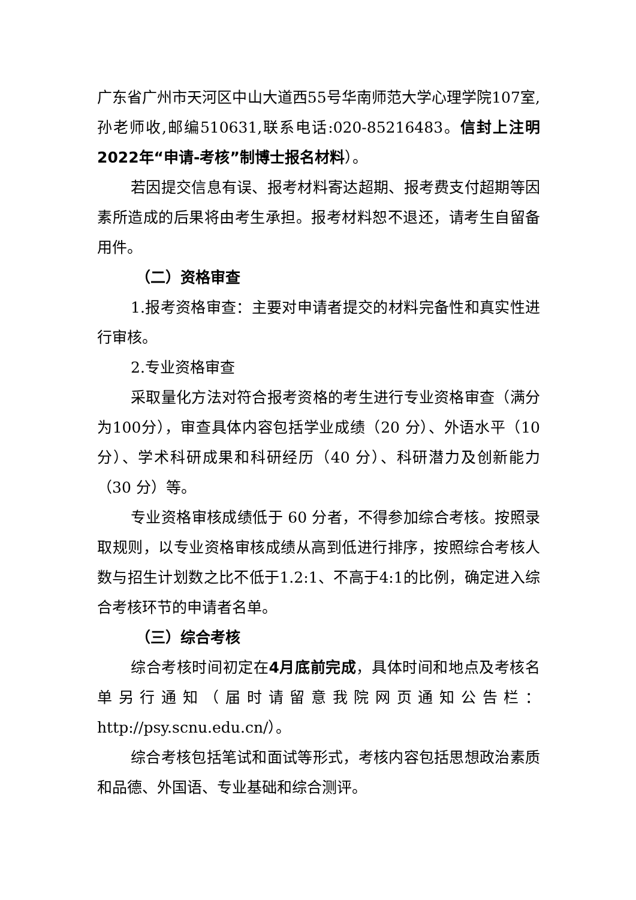广东省广州市天河区中山大道西55号华南师范大学心理学院107室,孙老师收,邮编510631,联系电话:020-85216483。信封上注明2022年“申请-考核”制博士报名材料）。
若因提交信息有误、报考材料寄达超期、报考费支付超期等因素所造成的后果将由考生承担。报考材料恕不退还，请考生自留备用件。
（二）资格审查
1.报考资格审查：主要对申请者提交的材料完备性和真实性进行审核。
2.专业资格审查
采取量化方法对符合报考资格的考生进行专业资格审查（满分为100分），审查具体内容包括学业成绩（20 分）、外语水平（10 分）、学术科研成果和科研经历（40 分）、科研潜力及创新能力（30 分）等。
专业资格审核成绩低于 60 分者，不得参加综合考核。按照录取规则，以专业资格审核成绩从高到低进行排序，按照综合考核人数与招生计划数之比不低于1.2:1、不高于4:1的比例，确定进入综合考核环节的申请者名单。
（三）综合考核
综合考核时间初定在4月底前完成，具体时间和地点及考核名单另行通知（届时请留意我院网页通知公告栏：http://psy.scnu.edu.cn/）。
综合考核包括笔试和面试等形式，考核内容包括思想政治素质和品德、外国语、专业基础和综合测评。